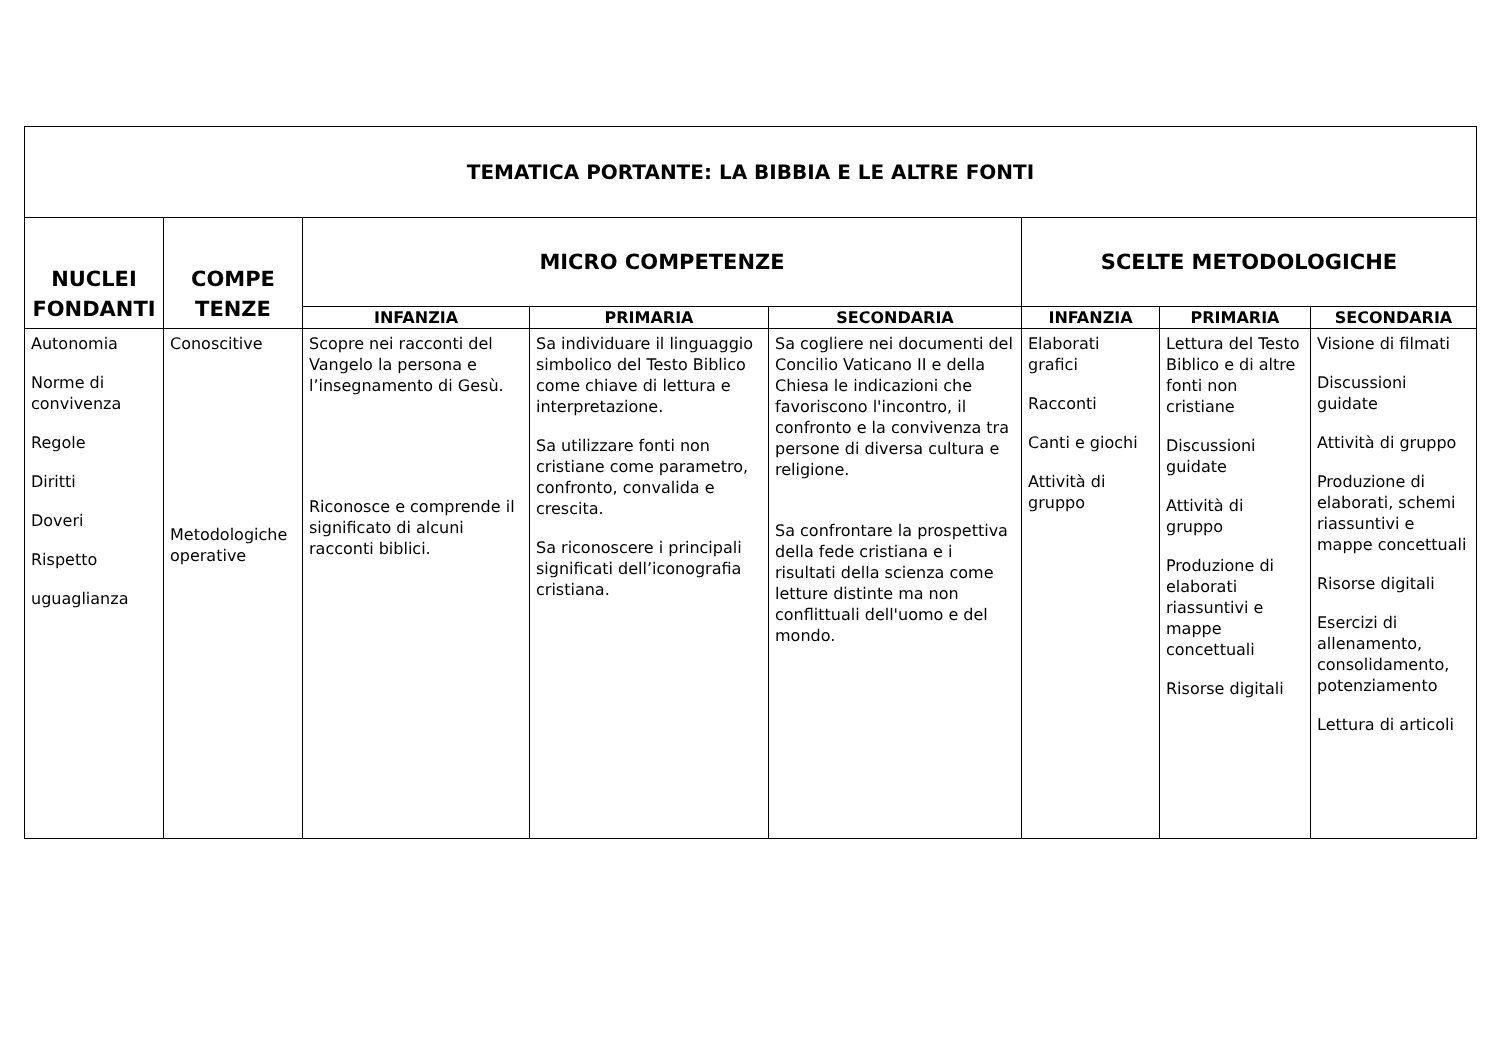| TEMATICA PORTANTE: LA BIBBIA E LE ALTRE FONTI | | | | | | | |
| --- | --- | --- | --- | --- | --- | --- | --- |
| NUCLEI FONDANTI | COMPE TENZE | MICRO COMPETENZE | | | SCELTE METODOLOGICHE | | |
| | | INFANZIA | PRIMARIA | SECONDARIA | INFANZIA | PRIMARIA | SECONDARIA |
| Autonomia Norme di convivenza Regole Diritti Doveri Rispetto uguaglianza | Conoscitive Metodologiche operative | Scopre nei racconti del Vangelo la persona e l’insegnamento di Gesù. Riconosce e comprende il significato di alcuni racconti biblici. | Sa individuare il linguaggio simbolico del Testo Biblico come chiave di lettura e interpretazione. Sa utilizzare fonti non cristiane come parametro, confronto, convalida e crescita. Sa riconoscere i principali significati dell’iconografia cristiana. | Sa cogliere nei documenti del Concilio Vaticano II e della Chiesa le indicazioni che favoriscono l'incontro, il confronto e la convivenza tra persone di diversa cultura e religione. Sa confrontare la prospettiva della fede cristiana e i risultati della scienza come letture distinte ma non conflittuali dell'uomo e del mondo. | Elaborati grafici Racconti Canti e giochi Attività di gruppo | Lettura del Testo Biblico e di altre fonti non cristiane Discussioni guidate Attività di gruppo Produzione di elaborati riassuntivi e mappe concettuali Risorse digitali | Visione di filmati Discussioni guidate Attività di gruppo Produzione di elaborati, schemi riassuntivi e mappe concettuali Risorse digitali Esercizi di allenamento, consolidamento, potenziamento Lettura di articoli |